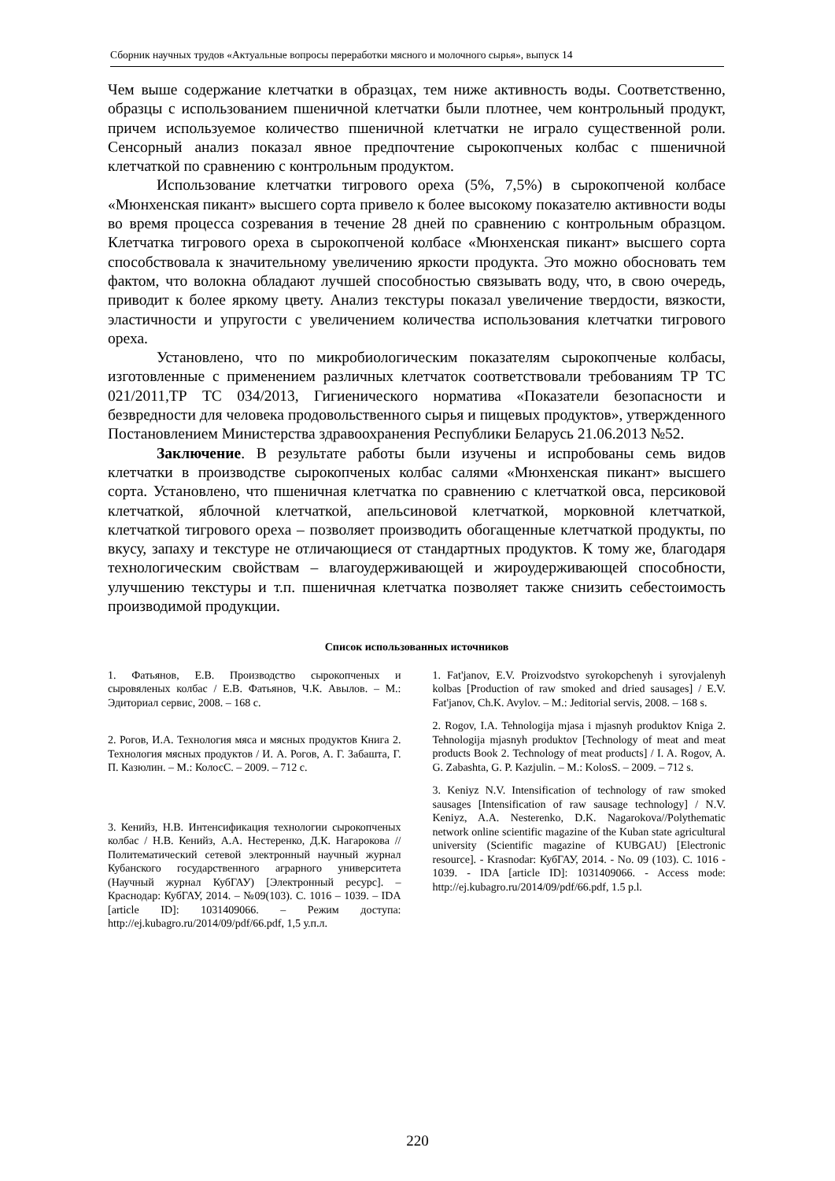Сборник научных трудов «Актуальные вопросы переработки мясного и молочного сырья», выпуск 14
Чем выше содержание клетчатки в образцах, тем ниже активность воды. Соответственно, образцы с использованием пшеничной клетчатки были плотнее, чем контрольный продукт, причем используемое количество пшеничной клетчатки не играло существенной роли. Сенсорный анализ показал явное предпочтение сырокопченых колбас с пшеничной клетчаткой по сравнению с контрольным продуктом.
Использование клетчатки тигрового ореха (5%, 7,5%) в сырокопченой колбасе «Мюнхенская пикант» высшего сорта привело к более высокому показателю активности воды во время процесса созревания в течение 28 дней по сравнению с контрольным образцом. Клетчатка тигрового ореха в сырокопченой колбасе «Мюнхенская пикант» высшего сорта способствовала к значительному увеличению яркости продукта. Это можно обосновать тем фактом, что волокна обладают лучшей способностью связывать воду, что, в свою очередь, приводит к более яркому цвету. Анализ текстуры показал увеличение твердости, вязкости, эластичности и упругости с увеличением количества использования клетчатки тигрового ореха.
Установлено, что по микробиологическим показателям сырокопченые колбасы, изготовленные с применением различных клетчаток соответствовали требованиям ТР ТС 021/2011,ТР ТС 034/2013, Гигиенического норматива «Показатели безопасности и безвредности для человека продовольственного сырья и пищевых продуктов», утвержденного Постановлением Министерства здравоохранения Республики Беларусь 21.06.2013 №52.
Заключение. В результате работы были изучены и испробованы семь видов клетчатки в производстве сырокопченых колбас салями «Мюнхенская пикант» высшего сорта. Установлено, что пшеничная клетчатка по сравнению с клетчаткой овса, персиковой клетчаткой, яблочной клетчаткой, апельсиновой клетчаткой, морковной клетчаткой, клетчаткой тигрового ореха – позволяет производить обогащенные клетчаткой продукты, по вкусу, запаху и текстуре не отличающиеся от стандартных продуктов. К тому же, благодаря технологическим свойствам – влагоудерживающей и жироудерживающей способности, улучшению текстуры и т.п. пшеничная клетчатка позволяет также снизить себестоимость производимой продукции.
Список использованных источников
1. Фатьянов, Е.В. Производство сырокопченых и сыровяленых колбас / Е.В. Фатьянов, Ч.К. Авылов. – М.: Эдиториал сервис, 2008. – 168 с.
2. Рогов, И.А. Технология мяса и мясных продуктов Книга 2. Технология мясных продуктов / И. А. Рогов, А. Г. Забашта, Г. П. Казюлин. – М.: КолосС. – 2009. – 712 с.
3. Кенийз, Н.В. Интенсификация технологии сырокопченых колбас / Н.В. Кенийз, А.А. Нестеренко, Д.К. Нагарокова // Политематический сетевой электронный научный журнал Кубанского государственного аграрного университета (Научный журнал КубГАУ) [Электронный ресурс]. – Краснодар: КубГАУ, 2014. – №09(103). С. 1016 – 1039. – IDA [article ID]: 1031409066. – Режим доступа: http://ej.kubagro.ru/2014/09/pdf/66.pdf, 1,5 у.п.л.
1. Fat'janov, E.V. Proizvodstvo syrokopchenyh i syrovjalenyh kolbas [Production of raw smoked and dried sausages] / E.V. Fat'janov, Ch.K. Avylov. – M.: Jeditorial servis, 2008. – 168 s.
2. Rogov, I.A. Tehnologija mjasa i mjasnyh produktov Kniga 2. Tehnologija mjasnyh produktov [Technology of meat and meat products Book 2. Technology of meat products] / I. A. Rogov, A. G. Zabashta, G. P. Kazjulin. – M.: KolosS. – 2009. – 712 s.
3. Keniyz N.V. Intensification of technology of raw smoked sausages [Intensification of raw sausage technology] / N.V. Keniyz, A.A. Nesterenko, D.K. Nagarokova//Polythematic network online scientific magazine of the Kuban state agricultural university (Scientific magazine of KUBGAU) [Electronic resource]. - Krasnodar: КубГАУ, 2014. - No. 09 (103). C. 1016 - 1039. - IDA [article ID]: 1031409066. - Access mode: http://ej.kubagro.ru/2014/09/pdf/66.pdf, 1.5 p.l.
220